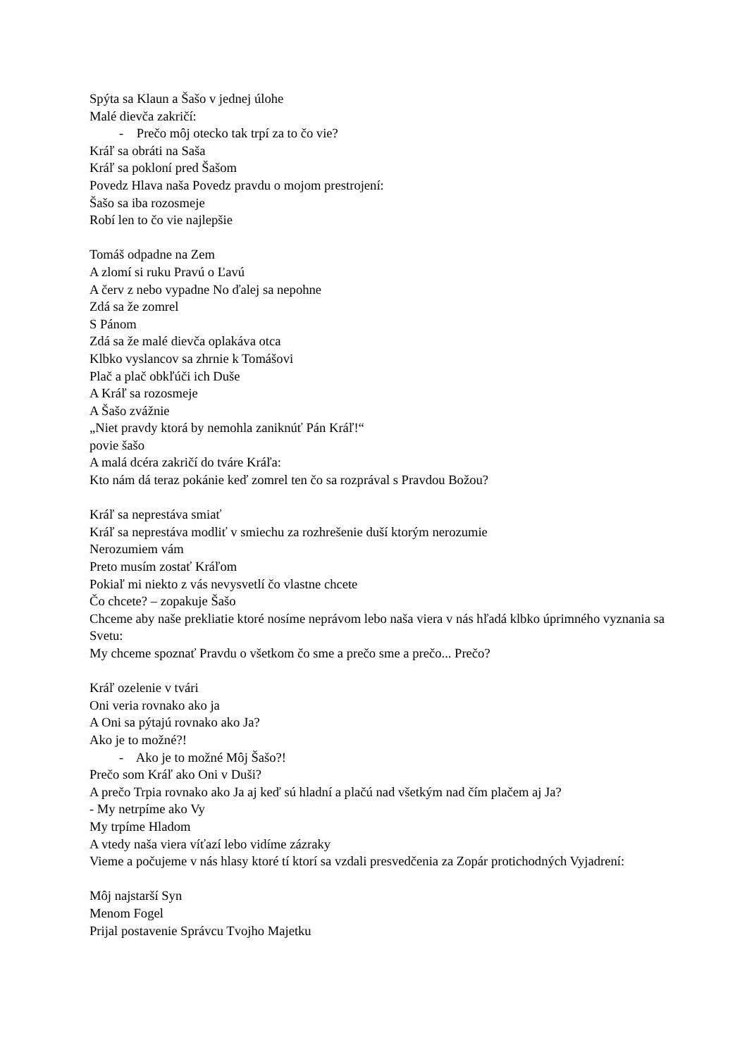Spýta sa Klaun a Šašo v jednej úlohe
Malé dievča zakričí:
- Prečo môj otecko tak trpí za to čo vie?
Kráľ sa obráti na Saša
Kráľ sa pokloní pred Šašom
Povedz Hlava naša Povedz pravdu o mojom prestrojení:
Šašo sa iba rozosmeje
Robí len to čo vie najlepšie
Tomáš odpadne na Zem
A zlomí si ruku Pravú o Ľavú
A červ z nebo vypadne No ďalej sa nepohne
Zdá sa že zomrel
S Pánom
Zdá sa že malé dievča oplakáva otca
Klbko vyslancov sa zhrnie k Tomášovi
Plač a plač obkľúči ich Duše
A Kráľ sa rozosmeje
A Šašo zvážnie
„Niet pravdy ktorá by nemohla zaniknúť Pán Kráľ!“
povie šašo
A malá dcéra zakričí do tváre Kráľa:
Kto nám dá teraz pokánie keď zomrel ten čo sa rozprával s Pravdou Božou?
Kráľ sa neprestáva smiať
Kráľ sa neprestáva modliť v smiechu za rozhrešenie duší ktorým nerozumie
Nerozumiem vám
Preto musím zostať Kráľom
Pokiaľ mi niekto z vás nevysvetlí čo vlastne chcete
Čo chcete? – zopakuje Šašo
Chceme aby naše prekliatie ktoré nosíme neprávom lebo naša viera v nás hľadá klbko úprimného vyznania sa Svetu:
My chceme spoznať Pravdu o všetkom čo sme a prečo sme a prečo... Prečo?
Kráľ ozelenie v tvári
Oni veria rovnako ako ja
A Oni sa pýtajú rovnako ako Ja?
Ako je to možné?!
- Ako je to možné Môj Šašo?!
Prečo som Kráľ ako Oni v Duši?
A prečo Trpia rovnako ako Ja aj keď sú hladní a plačú nad všetkým nad čím plačem aj Ja?
- My netrpíme ako Vy
My trpíme Hladom
A vtedy naša viera víťazí lebo vidíme zázraky
Vieme a počujeme v nás hlasy ktoré tí ktorí sa vzdali presvedčenia za Zopár protichodných Vyjadrení:
Môj najstarší Syn
Menom Fogel
Prijal postavenie Správcu Tvojho Majetku